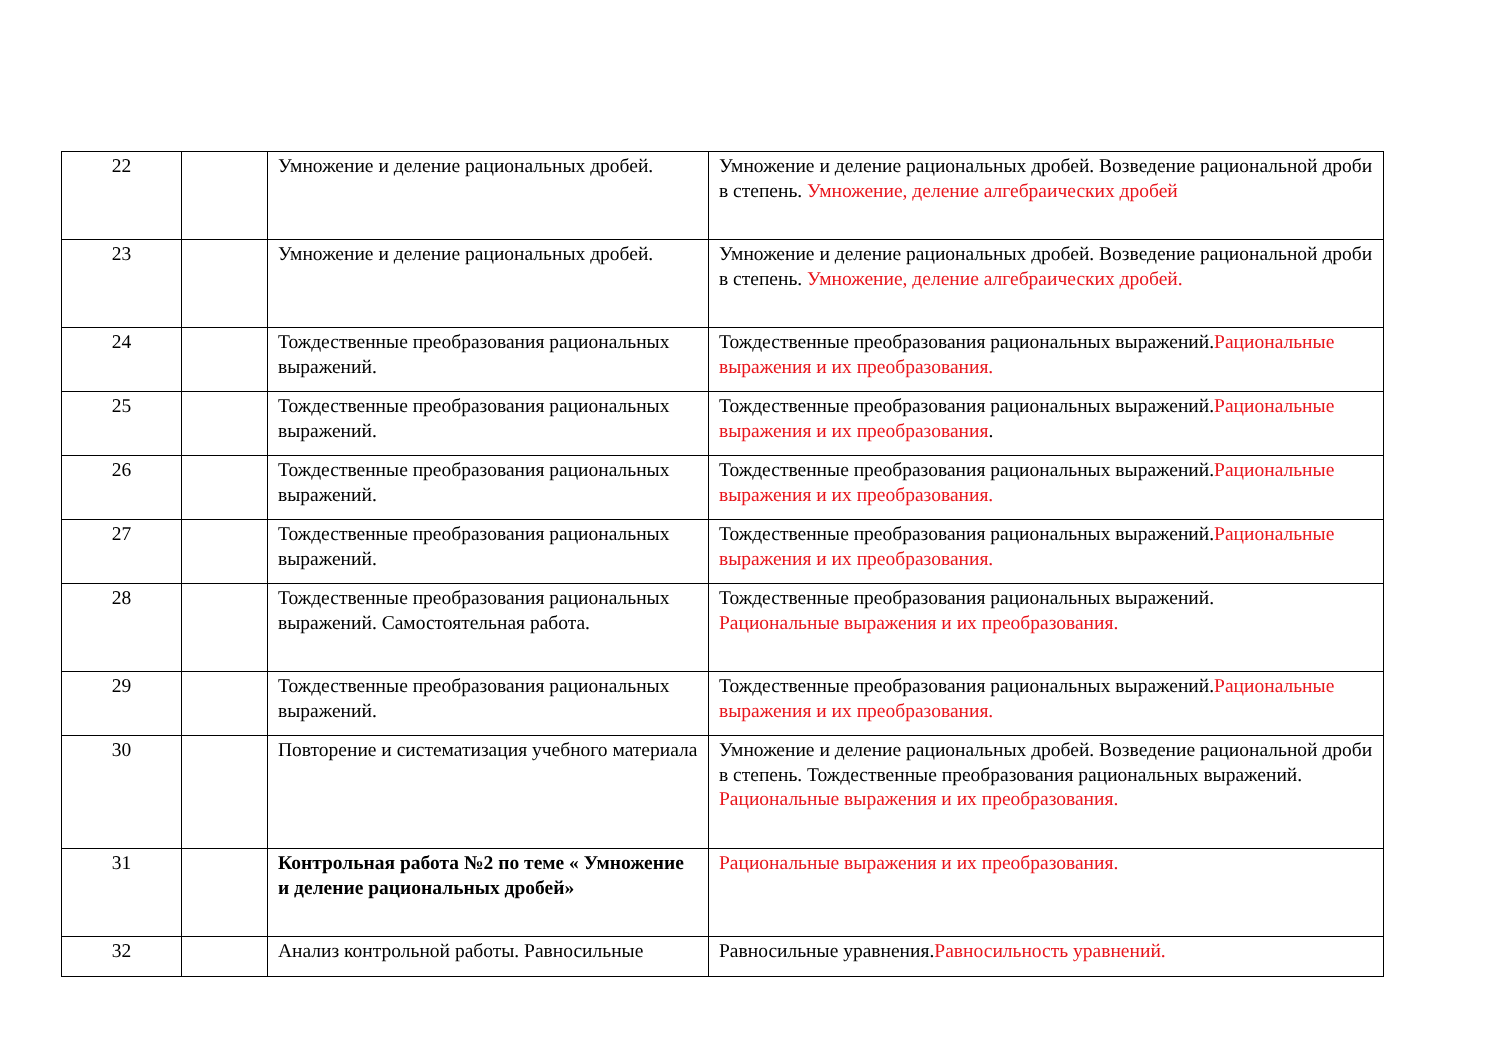| 22 | | Умножение и деление рациональных дробей. | Умножение и деление рациональных дробей. Возведение рациональной дроби в степень. Умножение, деление алгебраических дробей |
| 23 | | Умножение и деление рациональных дробей. | Умножение и деление рациональных дробей. Возведение рациональной дроби в степень. Умножение, деление алгебраических дробей. |
| 24 | | Тождественные преобразования рациональных выражений. | Тождественные преобразования рациональных выражений. Рациональные выражения и их преобразования. |
| 25 | | Тождественные преобразования рациональных выражений. | Тождественные преобразования рациональных выражений. Рациональные выражения и их преобразования . |
| 26 | | Тождественные преобразования рациональных выражений. | Тождественные преобразования рациональных выражений. Рациональные выражения и их преобразования. |
| 27 | | Тождественные преобразования рациональных выражений. | Тождественные преобразования рациональных выражений. Рациональные выражения и их преобразования. |
| 28 | | Тождественные преобразования рациональных выражений. Самостоятельная работа. | Тождественные преобразования рациональных выражений. Рациональные выражения и их преобразования. |
| 29 | | Тождественные преобразования рациональных выражений. | Тождественные преобразования рациональных выражений. Рациональные выражения и их преобразования. |
| 30 | | Повторение и систематизация учебного материала | Умножение и деление рациональных дробей. Возведение рациональной дроби в степень. Тождественные преобразования рациональных выражений. Рациональные выражения и их преобразования. |
| 31 | | Контрольная работа №2 по теме « Умножение и деление рациональных дробей» | Рациональные выражения и их преобразования. |
| 32 | | Анализ контрольной работы. Равносильные | Равносильные уравнения. Равносильность уравнений. |